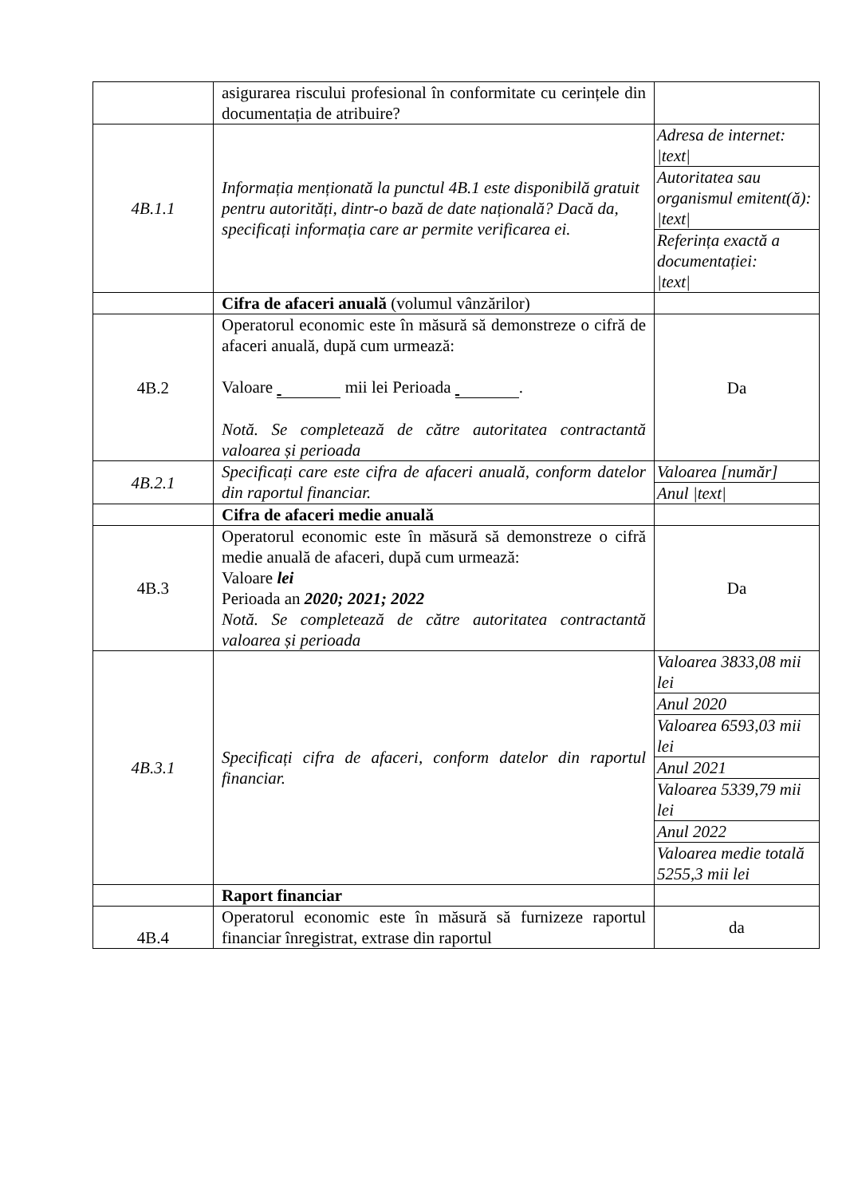| | asigurarea riscului profesional în conformitate cu cerințele din documentația de atribuire? | |
| 4B.1.1 | Informația menționată la punctul 4B.1 este disponibilă gratuit pentru autorități, dintr-o bază de date națională? Dacă da, specificați informația care ar permite verificarea ei. | Adresa de internet: /text/ |
| | | Autoritatea sau organismul emitent(ă): /text/ |
| | | Referința exactă a documentației: /text/ |
| | Cifra de afaceri anuală (volumul vânzărilor) | |
| 4B.2 | Operatorul economic este în măsură să demonstreze o cifră de afaceri anuală, după cum urmează: Valoare mii lei Perioada . Notă. Se completează de către autoritatea contractantă valoarea și perioada | Da |
| 4B.2.1 | Specificați care este cifra de afaceri anuală, conform datelor din raportul financiar. | Valoarea [număr] |
| | | Anul /text/ |
| | Cifra de afaceri medie anuală | |
| 4B.3 | Operatorul economic este în măsură să demonstreze o cifră medie anuală de afaceri, după cum urmează: Valoare lei Perioada an 2020; 2021; 2022 Notă. Se completează de către autoritatea contractantă valoarea și perioada | Da |
| 4B.3.1 | Specificați cifra de afaceri, conform datelor din raportul financiar. | Valoarea 3833,08 mii lei |
| | | Anul 2020 |
| | | Valoarea 6593,03 mii lei |
| | | Anul 2021 |
| | | Valoarea 5339,79 mii lei |
| | | Anul 2022 |
| | | Valoarea medie totală 5255,3 mii lei |
| | Raport financiar | |
| 4B.4 | Operatorul economic este în măsură să furnizeze raportul financiar înregistrat, extrase din raportul | da |